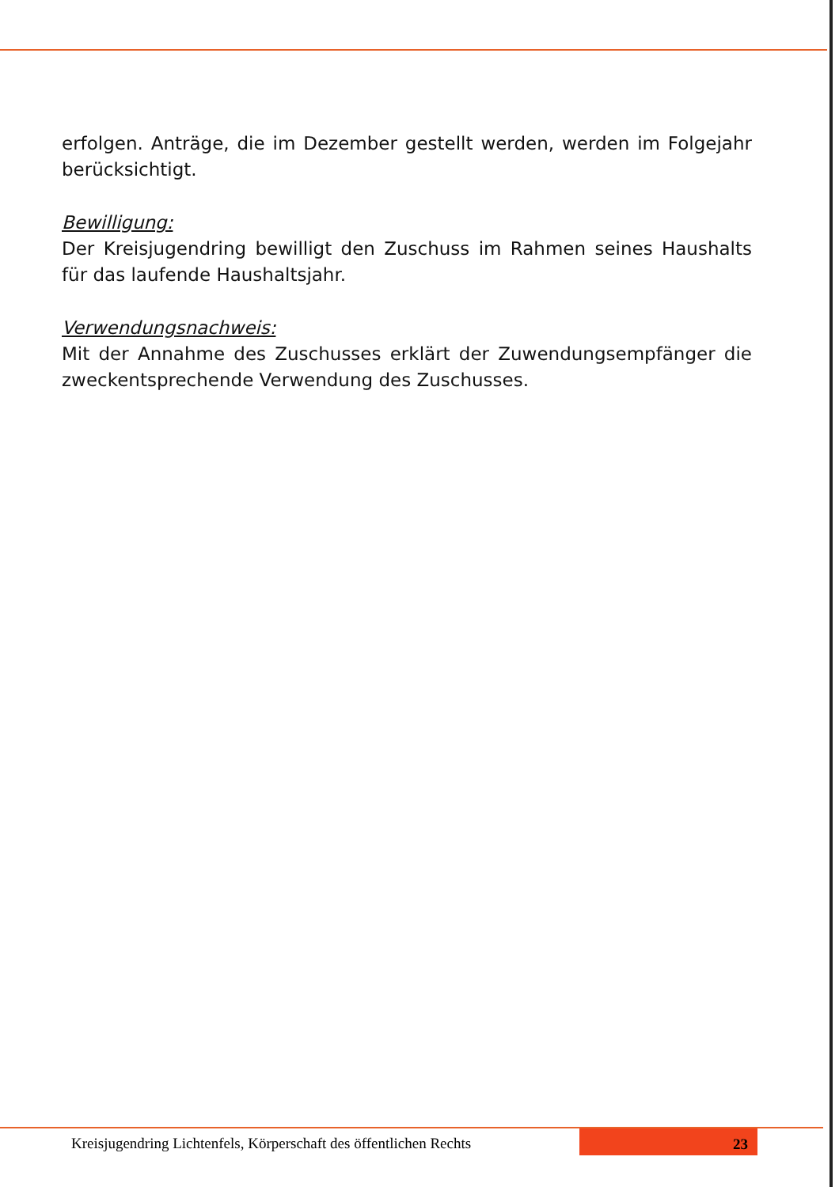erfolgen. Anträge, die im Dezember gestellt werden, werden im Folgejahr berücksichtigt.
Bewilligung:
Der Kreisjugendring bewilligt den Zuschuss im Rahmen seines Haushalts für das laufende Haushaltsjahr.
Verwendungsnachweis:
Mit der Annahme des Zuschusses erklärt der Zuwendungsempfänger die zweckentsprechende Verwendung des Zuschusses.
Kreisjugendring Lichtenfels, Körperschaft des öffentlichen Rechts
23